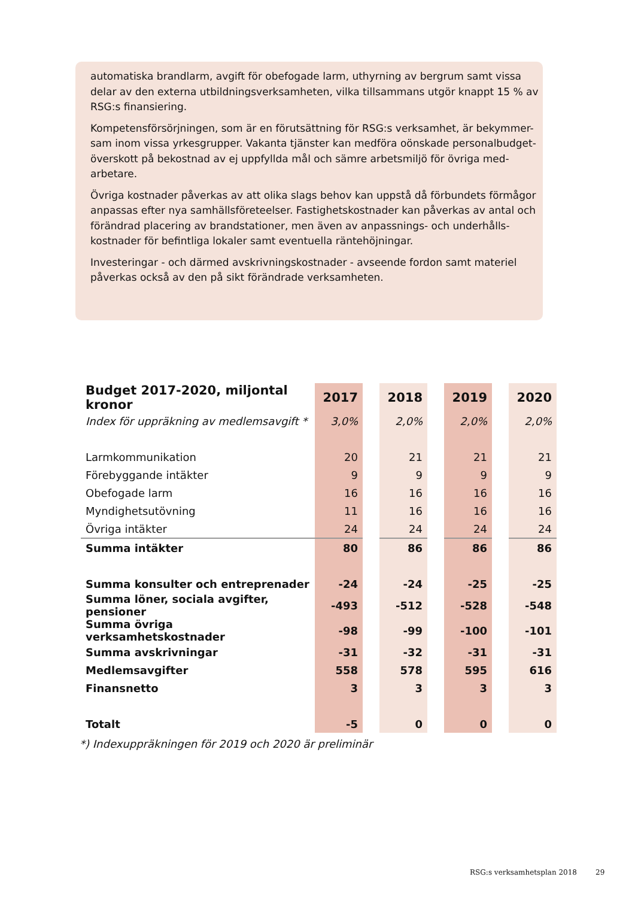automatiska brandlarm, avgift för obefogade larm, uthyrning av bergrum samt vissa delar av den externa utbildningsverksamheten, vilka tillsammans utgör knappt 15 % av RSG:s finansiering.
Kompetensförsörjningen, som är en förutsättning för RSG:s verksamhet, är bekymmer-sam inom vissa yrkesgrupper. Vakanta tjänster kan medföra oönskade personalbudget-överskott på bekostnad av ej uppfyllda mål och sämre arbetsmiljö för övriga med-arbetare.
Övriga kostnader påverkas av att olika slags behov kan uppstå då förbundets förmågor anpassas efter nya samhällsföreteelser. Fastighetskostnader kan påverkas av antal och förändrad placering av brandstationer, men även av anpassnings- och underhålls-kostnader för befintliga lokaler samt eventuella räntehöjningar.
Investeringar - och därmed avskrivningskostnader - avseende fordon samt materiel påverkas också av den på sikt förändrade verksamheten.
| Budget 2017-2020, miljontal kronor | 2017 | | 2018 | | 2019 | | 2020 |
| --- | --- | --- | --- | --- | --- | --- | --- |
| Index för uppräkning av medlemsavgift * | 3,0% | | 2,0% | | 2,0% | | 2,0% |
| Larmkommunikation | 20 | | 21 | | 21 | | 21 |
| Förebyggande intäkter | 9 | | 9 | | 9 | | 9 |
| Obefogade larm | 16 | | 16 | | 16 | | 16 |
| Myndighetsutövning | 11 | | 16 | | 16 | | 16 |
| Övriga intäkter | 24 | | 24 | | 24 | | 24 |
| Summa intäkter | 80 | | 86 | | 86 | | 86 |
| Summa konsulter och entreprenader | -24 | | -24 | | -25 | | -25 |
| Summa löner, sociala avgifter, pensioner | -493 | | -512 | | -528 | | -548 |
| Summa övriga verksamhetskostnader | -98 | | -99 | | -100 | | -101 |
| Summa avskrivningar | -31 | | -32 | | -31 | | -31 |
| Medlemsavgifter | 558 | | 578 | | 595 | | 616 |
| Finansnetto | 3 | | 3 | | 3 | | 3 |
| Totalt | -5 | | 0 | | 0 | | 0 |
*) Indexuppräkningen för 2019 och 2020 är preliminär
RSG:s verksamhetsplan 2018 29